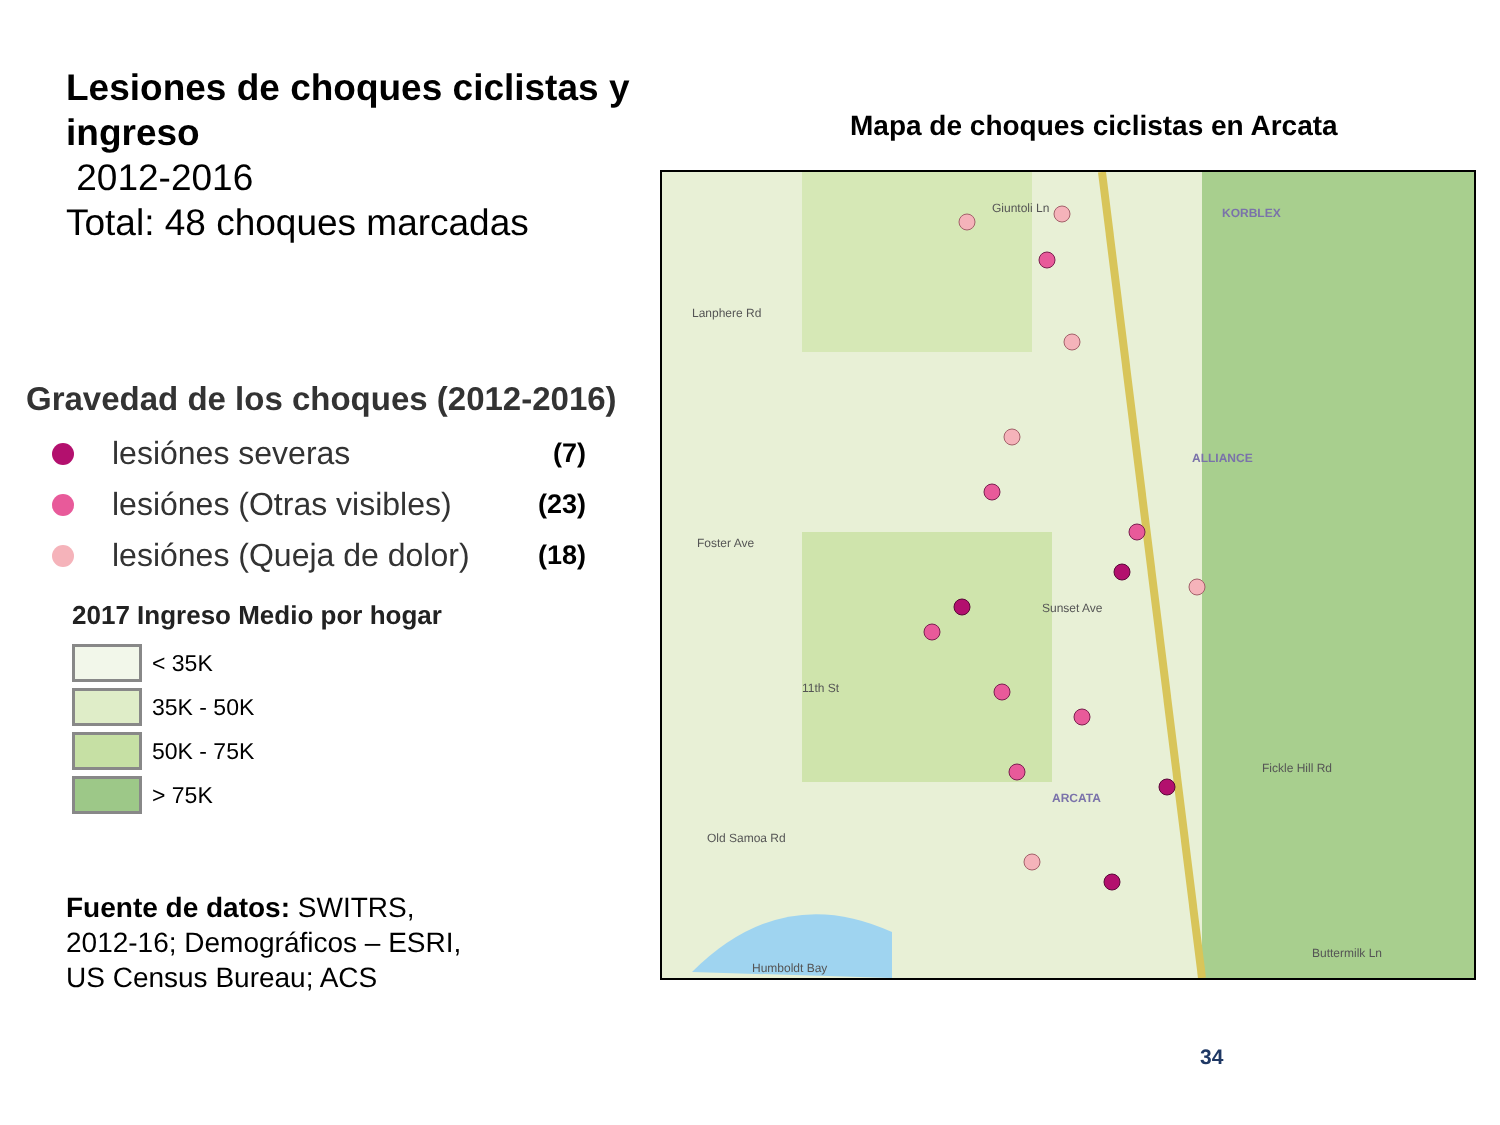Lesiones de choques ciclistas y ingreso
2012-2016
Total: 48 choques marcadas
Gravedad de los choques (2012-2016)
lesiónes severas (7)
lesiónes (Otras visibles) (23)
lesiónes (Queja de dolor) (18)
2017 Ingreso Medio por hogar
< 35K
35K - 50K
50K - 75K
> 75K
Fuente de datos: SWITRS, 2012-16; Demográficos – ESRI, US Census Bureau; ACS
Mapa de choques ciclistas en Arcata
Giuntoli Ln
KORBLEX
ALLIANCE
ARCATA
Lanphere Rd
Foster Ave
Old Samoa Rd
Humboldt Bay
Buttermilk Ln
Fickle Hill Rd
11th St
Sunset Ave
34